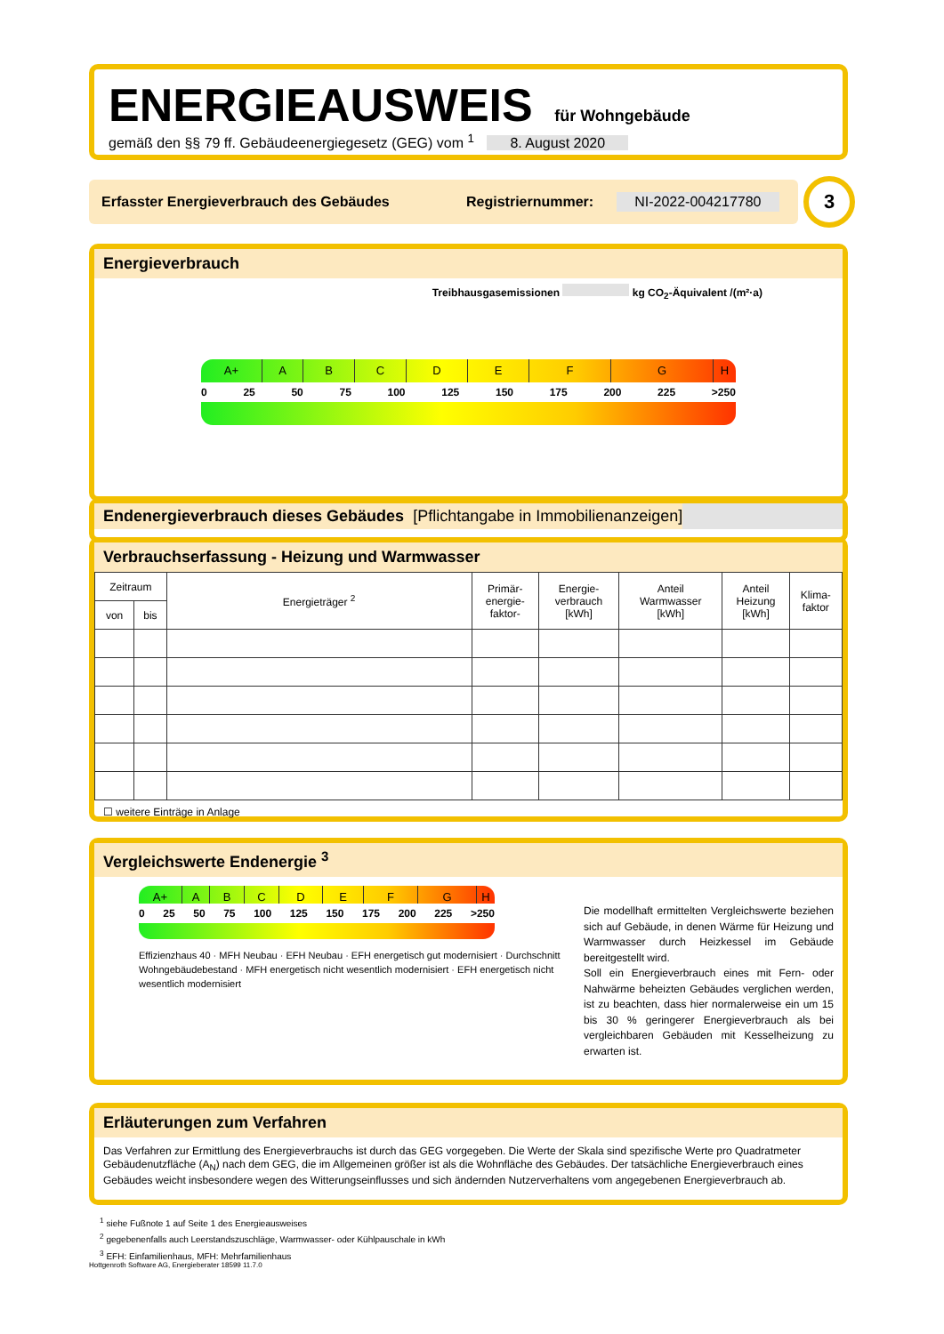ENERGIEAUSWEIS für Wohngebäude
gemäß den §§ 79 ff. Gebäudeenergiegesetz (GEG) vom <sup>1</sup> 8. August 2020
Erfasster Energieverbrauch des Gebäudes Registriernummer: NI-2022-004217780 3
Energieverbrauch
Treibhausgasemissionen kg CO<sub>2</sub>-Äquivalent /(m²·a)
A+ A B C D E F G H
0 25 50 75 100 125 150 175 200 225 >250
Endenergieverbrauch dieses Gebäudes [Pflichtangabe in Immobilienanzeigen]
Verbrauchserfassung - Heizung und Warmwasser
| Zeitraum | | Energieträger <sup>2</sup> | Primär- energie- faktor- | Energie- verbrauch [kWh] | Anteil Warmwasser [kWh] | Anteil Heizung [kWh] | Klima- faktor |
| --- | --- | --- | --- | --- | --- | --- | --- |
| von | bis | | | | | | |
☐ weitere Einträge in Anlage
Vergleichswerte Endenergie <sup>3</sup>
A+ A B C D E F G H
0 25 50 75 100 125 150 175 200 225 >250
Effizienzhaus 40 · MFH Neubau · EFH Neubau · EFH energetisch gut modernisiert · Durchschnitt Wohngebäudebestand · MFH energetisch nicht wesentlich modernisiert · EFH energetisch nicht wesentlich modernisiert
Die modellhaft ermittelten Vergleichswerte beziehen sich auf Gebäude, in denen Wärme für Heizung und Warmwasser durch Heizkessel im Gebäude bereitgestellt wird.
Soll ein Energieverbrauch eines mit Fern- oder Nahwärme beheizten Gebäudes verglichen werden, ist zu beachten, dass hier normalerweise ein um 15 bis 30 % geringerer Energieverbrauch als bei vergleichbaren Gebäuden mit Kesselheizung zu erwarten ist.
Erläuterungen zum Verfahren
Das Verfahren zur Ermittlung des Energieverbrauchs ist durch das GEG vorgegeben. Die Werte der Skala sind spezifische Werte pro Quadratmeter Gebäudenutzfläche (A<sub>N</sub>) nach dem GEG, die im Allgemeinen größer ist als die Wohnfläche des Gebäudes. Der tatsächliche Energieverbrauch eines Gebäudes weicht insbesondere wegen des Witterungseinflusses und sich ändernden Nutzerverhaltens vom angegebenen Energieverbrauch ab.
<sup>1</sup> siehe Fußnote 1 auf Seite 1 des Energieausweises
<sup>2</sup> gegebenenfalls auch Leerstandszuschläge, Warmwasser- oder Kühlpauschale in kWh
<sup>3</sup> EFH: Einfamilienhaus, MFH: Mehrfamilienhaus
Hottgenroth Software AG, Energieberater 18599 11.7.0